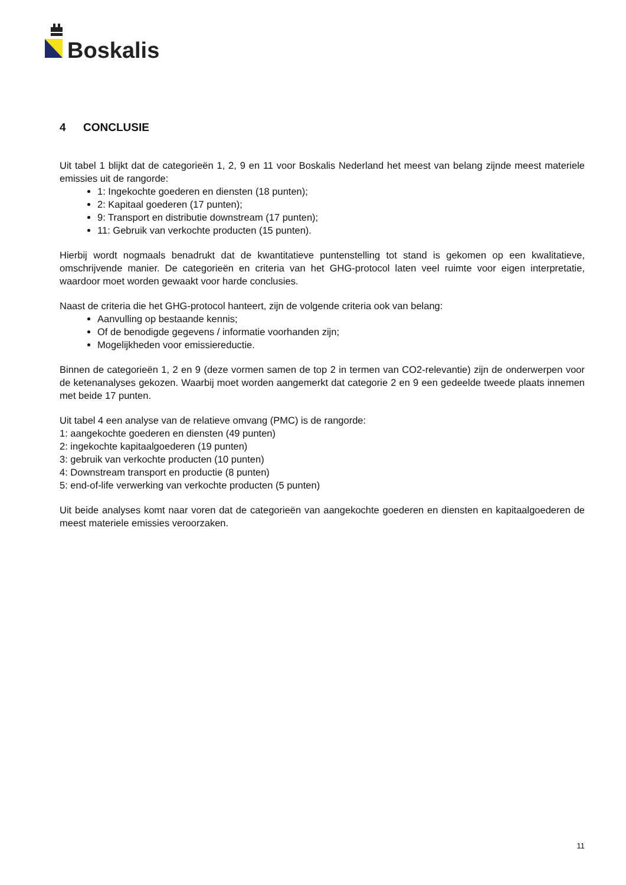Boskalis
4 CONCLUSIE
Uit tabel 1 blijkt dat de categorieën 1, 2, 9 en 11 voor Boskalis Nederland het meest van belang zijnde meest materiele emissies uit de rangorde:
1: Ingekochte goederen en diensten (18 punten);
2: Kapitaal goederen (17 punten);
9: Transport en distributie downstream (17 punten);
11: Gebruik van verkochte producten (15 punten).
Hierbij wordt nogmaals benadrukt dat de kwantitatieve puntenstelling tot stand is gekomen op een kwalitatieve, omschrijvende manier. De categorieën en criteria van het GHG-protocol laten veel ruimte voor eigen interpretatie, waardoor moet worden gewaakt voor harde conclusies.
Naast de criteria die het GHG-protocol hanteert, zijn de volgende criteria ook van belang:
Aanvulling op bestaande kennis;
Of de benodigde gegevens / informatie voorhanden zijn;
Mogelijkheden voor emissiereductie.
Binnen de categorieën 1, 2 en 9 (deze vormen samen de top 2 in termen van CO2-relevantie) zijn de onderwerpen voor de ketenanalyses gekozen. Waarbij moet worden aangemerkt dat categorie 2 en 9 een gedeelde tweede plaats innemen met beide 17 punten.
Uit tabel 4 een analyse van de relatieve omvang (PMC) is de rangorde:
1: aangekochte goederen en diensten (49 punten)
2: ingekochte kapitaalgoederen (19 punten)
3: gebruik van verkochte producten (10 punten)
4: Downstream transport en productie (8 punten)
5: end-of-life verwerking van verkochte producten (5 punten)
Uit beide analyses komt naar voren dat de categorieën van aangekochte goederen en diensten en kapitaalgoederen de meest materiele emissies veroorzaken.
11